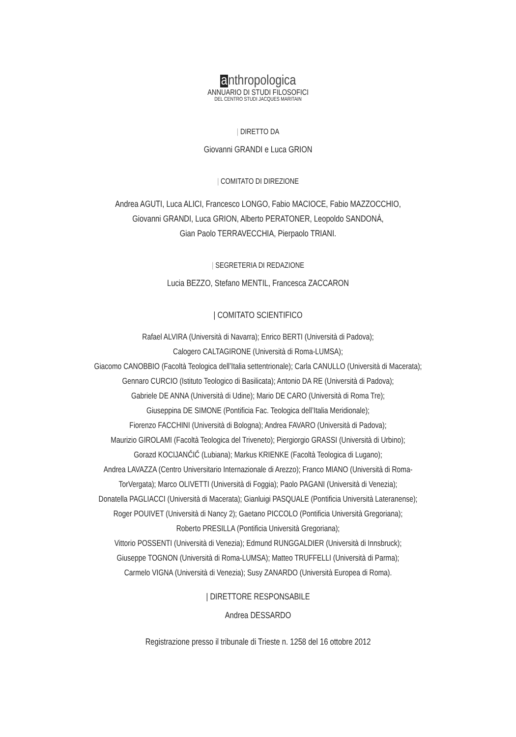anthropologica
ANNUARIO DI STUDI FILOSOFICI
DEL CENTRO STUDI JACQUES MARITAIN
| DIRETTO DA
Giovanni GRANDI e Luca GRION
| COMITATO DI DIREZIONE
Andrea AGUTI, Luca ALICI, Francesco LONGO, Fabio MACIOCE, Fabio MAZZOCCHIO,
Giovanni GRANDI, Luca GRION, Alberto PERATONER, Leopoldo SANDONÀ,
Gian Paolo TERRAVECCHIA, Pierpaolo TRIANI.
| SEGRETERIA DI REDAZIONE
Lucia BEZZO, Stefano MENTIL, Francesca ZACCARON
| COMITATO SCIENTIFICO
Rafael ALVIRA (Università di Navarra); Enrico BERTI (Università di Padova);
Calogero CALTAGIRONE (Università di Roma-LUMSA);
Giacomo CANOBBIO (Facoltà Teologica dell’Italia settentrionale); Carla CANULLO (Università di Macerata);
Gennaro CURCIO (Istituto Teologico di Basilicata); Antonio DA RE (Università di Padova);
Gabriele DE ANNA (Università di Udine); Mario DE CARO (Università di Roma Tre);
Giuseppina DE SIMONE (Pontificia Fac. Teologica dell’Italia Meridionale);
Fiorenzo FACCHINI (Università di Bologna); Andrea FAVARO (Università di Padova);
Maurizio GIROLAMI (Facoltà Teologica del Triveneto); Piergiorgio GRASSI (Università di Urbino);
Gorazd KOCIJANČIČ (Lubiana); Markus KRIENKE (Facoltà Teologica di Lugano);
Andrea LAVAZZA (Centro Universitario Internazionale di Arezzo); Franco MIANO (Università di Roma-
TorVergata); Marco OLIVETTI (Università di Foggia); Paolo PAGANI (Università di Venezia);
Donatella PAGLIACCI (Università di Macerata); Gianluigi PASQUALE (Pontificia Università Lateranense);
Roger POUIVET (Università di Nancy 2); Gaetano PICCOLO (Pontificia Università Gregoriana);
Roberto PRESILLA (Pontificia Università Gregoriana);
Vittorio POSSENTI (Università di Venezia); Edmund RUNGGALDIER (Università di Innsbruck);
Giuseppe TOGNON (Università di Roma-LUMSA); Matteo TRUFFELLI (Università di Parma);
Carmelo VIGNA (Università di Venezia); Susy ZANARDO (Università Europea di Roma).
| DIRETTORE RESPONSABILE
Andrea DESSARDO
Registrazione presso il tribunale di Trieste n. 1258 del 16 ottobre 2012